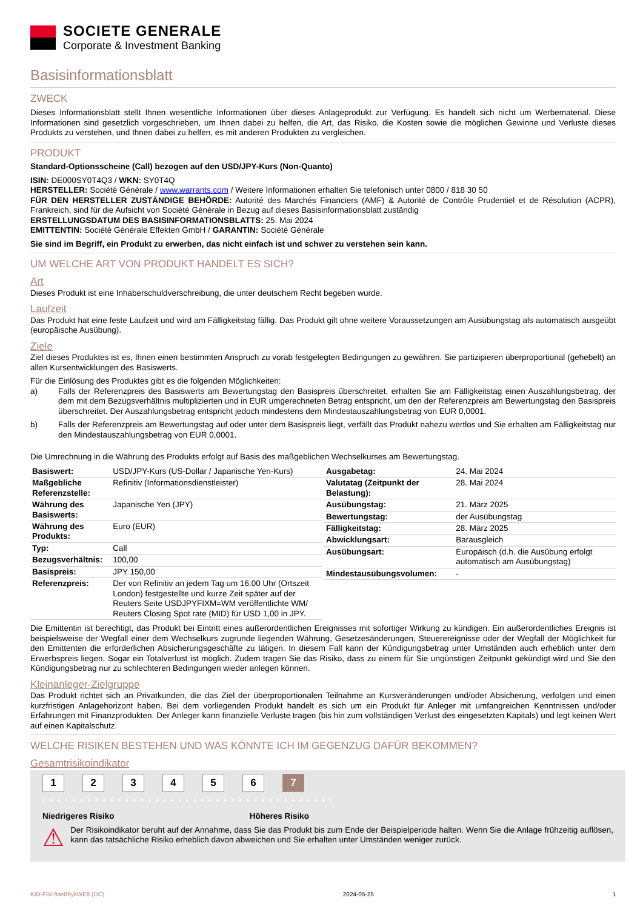SOCIETE GENERALE
Corporate & Investment Banking
Basisinformationsblatt
ZWECK
Dieses Informationsblatt stellt Ihnen wesentliche Informationen über dieses Anlageprodukt zur Verfügung. Es handelt sich nicht um Werbematerial. Diese Informationen sind gesetzlich vorgeschrieben, um Ihnen dabei zu helfen, die Art, das Risiko, die Kosten sowie die möglichen Gewinne und Verluste dieses Produkts zu verstehen, und Ihnen dabei zu helfen, es mit anderen Produkten zu vergleichen.
PRODUKT
Standard-Optionsscheine (Call) bezogen auf den USD/JPY-Kurs (Non-Quanto)
ISIN: DE000SY0T4Q3 / WKN: SY0T4Q
HERSTELLER: Société Générale / www.warrants.com / Weitere Informationen erhalten Sie telefonisch unter 0800 / 818 30 50
FÜR DEN HERSTELLER ZUSTÄNDIGE BEHÖRDE: Autorité des Marchés Financiers (AMF) & Autorité de Contrôle Prudentiel et de Résolution (ACPR), Frankreich, sind für die Aufsicht von Société Générale in Bezug auf dieses Basisinformationsblatt zuständig
ERSTELLUNGSDATUM DES BASISINFORMATIONSBLATTS: 25. Mai 2024
EMITTENTIN: Société Générale Effekten GmbH / GARANTIN: Société Générale
Sie sind im Begriff, ein Produkt zu erwerben, das nicht einfach ist und schwer zu verstehen sein kann.
UM WELCHE ART VON PRODUKT HANDELT ES SICH?
Art
Dieses Produkt ist eine Inhaberschuldverschreibung, die unter deutschem Recht begeben wurde.
Laufzeit
Das Produkt hat eine feste Laufzeit und wird am Fälligkeitstag fällig. Das Produkt gilt ohne weitere Voraussetzungen am Ausübungstag als automatisch ausgeübt (europäische Ausübung).
Ziele
Ziel dieses Produktes ist es, Ihnen einen bestimmten Anspruch zu vorab festgelegten Bedingungen zu gewähren. Sie partizipieren überproportional (gehebelt) an allen Kursentwicklungen des Basiswerts.
Für die Einlösung des Produktes gibt es die folgenden Möglichkeiten:
a) Falls der Referenzpreis des Basiswerts am Bewertungstag den Basispreis überschreitet, erhalten Sie am Fälligkeitstag einen Auszahlungsbetrag, der dem mit dem Bezugsverhältnis multiplizierten und in EUR umgerechneten Betrag entspricht, um den der Referenzpreis am Bewertungstag den Basispreis überschreitet. Der Auszahlungsbetrag entspricht jedoch mindestens dem Mindestauszahlungsbetrag von EUR 0,0001.
b) Falls der Referenzpreis am Bewertungstag auf oder unter dem Basispreis liegt, verfällt das Produkt nahezu wertlos und Sie erhalten am Fälligkeitstag nur den Mindestauszahlungsbetrag von EUR 0,0001.
Die Umrechnung in die Währung des Produkts erfolgt auf Basis des maßgeblichen Wechselkurses am Bewertungstag.
| Basiswert: | USD/JPY-Kurs (US-Dollar / Japanische Yen-Kurs) |
| Maßgebliche Referenzstelle: | Refinitiv (Informationsdienstleister) |
| Währung des Basiswerts: | Japanische Yen (JPY) |
| Währung des Produkts: | Euro (EUR) |
| Typ: | Call |
| Bezugsverhältnis: | 100,00 |
| Basispreis: | JPY 150,00 |
| Referenzpreis: | Der von Refinitiv an jedem Tag um 16.00 Uhr (Ortszeit London) festgestellte und kurze Zeit später auf der Reuters Seite USDJPYFIXM=WM veröffentlichte WM/ Reuters Closing Spot rate (MID) für USD 1,00 in JPY. |
| Ausgabetag: | 24. Mai 2024 |
| Valutatag (Zeitpunkt der Belastung): | 28. Mai 2024 |
| Ausübungstag: | 21. März 2025 |
| Bewertungstag: | der Ausübungstag |
| Fälligkeitstag: | 28. März 2025 |
| Abwicklungsart: | Barausgleich |
| Ausübungsart: | Europäisch (d.h. die Ausübung erfolgt automatisch am Ausübungstag) |
| Mindestausübungsvolumen: | - |
Die Emittentin ist berechtigt, das Produkt bei Eintritt eines außerordentlichen Ereignisses mit sofortiger Wirkung zu kündigen. Ein außerordentliches Ereignis ist beispielsweise der Wegfall einer dem Wechselkurs zugrunde liegenden Währung, Gesetzesänderungen, Steuerereignisse oder der Wegfall der Möglichkeit für den Emittenten die erforderlichen Absicherungsgeschäfte zu tätigen. In diesem Fall kann der Kündigungsbetrag unter Umständen auch erheblich unter dem Erwerbspreis liegen. Sogar ein Totalverlust ist möglich. Zudem tragen Sie das Risiko, dass zu einem für Sie ungünstigen Zeitpunkt gekündigt wird und Sie den Kündigungsbetrag nur zu schlechteren Bedingungen wieder anlegen können.
Kleinanleger-Zielgruppe
Das Produkt richtet sich an Privatkunden, die das Ziel der überproportionalen Teilnahme an Kursveränderungen und/oder Absicherung, verfolgen und einen kurzfristigen Anlagehorizont haben. Bei dem vorliegenden Produkt handelt es sich um ein Produkt für Anleger mit umfangreichen Kenntnissen und/oder Erfahrungen mit Finanzprodukten. Der Anleger kann finanzielle Verluste tragen (bis hin zum vollständigen Verlust des eingesetzten Kapitals) und legt keinen Wert auf einen Kapitalschutz.
WELCHE RISIKEN BESTEHEN UND WAS KÖNNTE ICH IM GEGENZUG DAFÜR BEKOMMEN?
Gesamtrisikoindikator
1234567
‹ • • • • • • • • • • • • • • • • • • • • • • • • • • • • • • • • • • • • • ›
Niedrigeres Risiko Höheres Risiko
⚠
Der Risikoindikator beruht auf der Annahme, dass Sie das Produkt bis zum Ende der Beispielperiode halten. Wenn Sie die Anlage frühzeitig auflösen, kann das tatsächliche Risiko erheblich davon abweichen und Sie erhalten unter Umständen weniger zurück.
KID-FBI-9ae86ykWE8 (DC) 2024-05-25 1